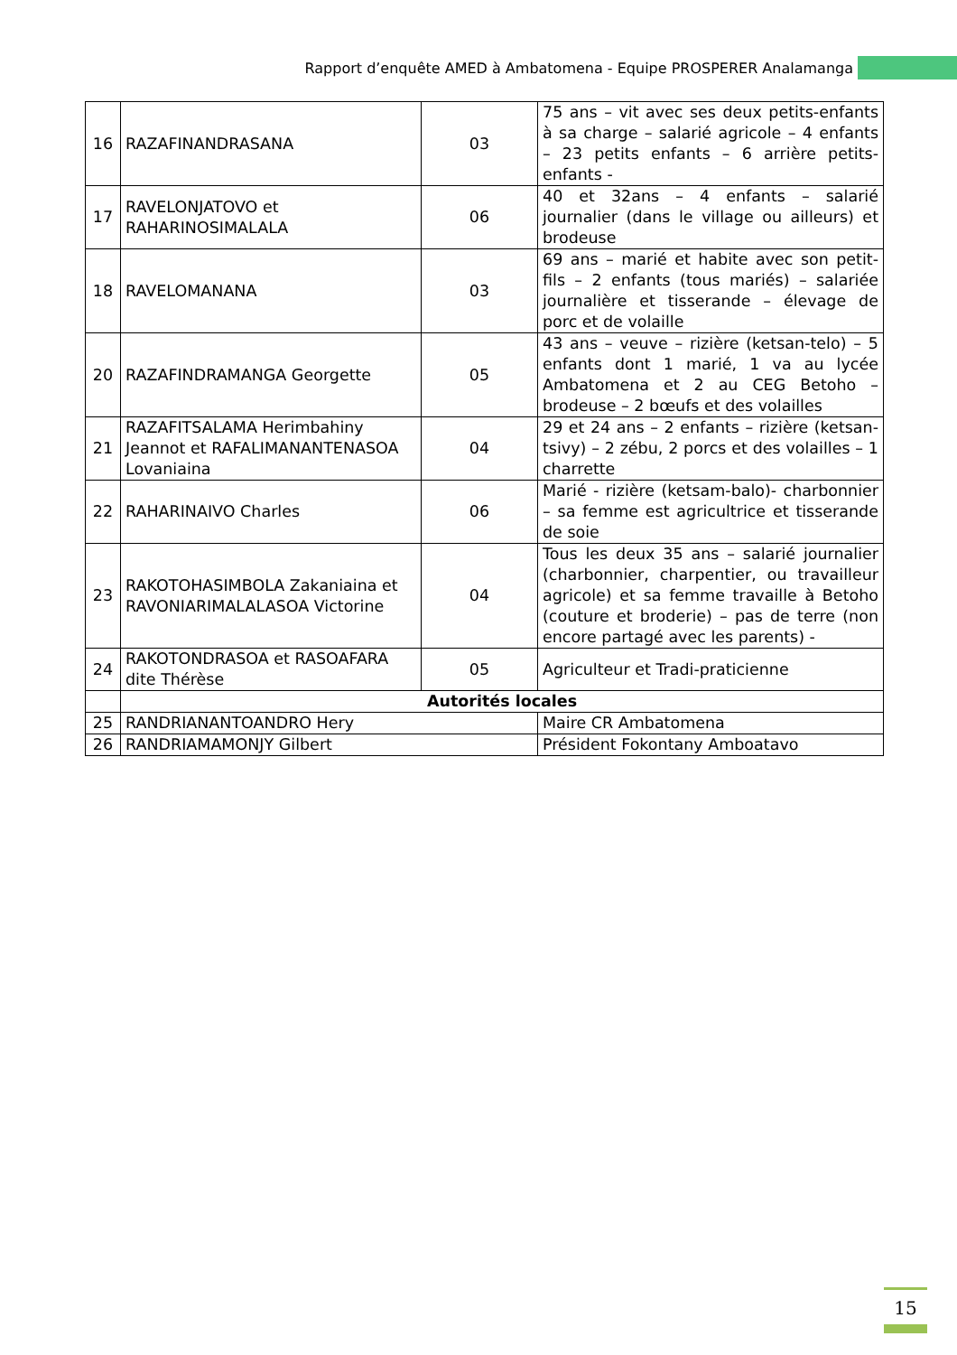Rapport d’enquête AMED à Ambatomena - Equipe PROSPERER Analamanga
| 16 | RAZAFINANDRASANA | 03 | 75 ans – vit avec ses deux petits-enfants à sa charge – salarié agricole – 4 enfants – 23 petits enfants – 6 arrière petits-enfants - |
| 17 | RAVELONJATOVO et RAHARINOSIMALALA | 06 | 40 et 32ans – 4 enfants – salarié journalier (dans le village ou ailleurs) et brodeuse |
| 18 | RAVELOMANANA | 03 | 69 ans – marié et habite avec son petit-fils – 2 enfants (tous mariés) – salariée journalière et tisserande – élevage de porc et de volaille |
| 20 | RAZAFINDRAMANGA Georgette | 05 | 43 ans – veuve – rizière (ketsan-telo) – 5 enfants dont 1 marié, 1 va au lycée Ambatomena et 2 au CEG Betoho – brodeuse – 2 bœufs et des volailles |
| 21 | RAZAFITSALAMA Herimbahiny Jeannot et RAFALIMANANTENASOA Lovaniaina | 04 | 29 et 24 ans – 2 enfants – rizière (ketsan-tsivy) – 2 zébu, 2 porcs et des volailles – 1 charrette |
| 22 | RAHARINAIVO Charles | 06 | Marié - rizière (ketsam-balo)- charbonnier – sa femme est agricultrice et tisserande de soie |
| 23 | RAKOTOHASIMBOLA Zakaniaina et RAVONIARIMALALASOA Victorine | 04 | Tous les deux 35 ans – salarié journalier (charbonnier, charpentier, ou travailleur agricole) et sa femme travaille à Betoho (couture et broderie) – pas de terre (non encore partagé avec les parents) - |
| 24 | RAKOTONDRASOA et RASOAFARA dite Thérèse | 05 | Agriculteur et Tradi-praticienne |
| | Autorités locales | | |
| 25 | RANDRIANANTOANDRO Hery | | Maire CR Ambatomena |
| 26 | RANDRIAMAMONJY Gilbert | | Président Fokontany Amboatavo |
15